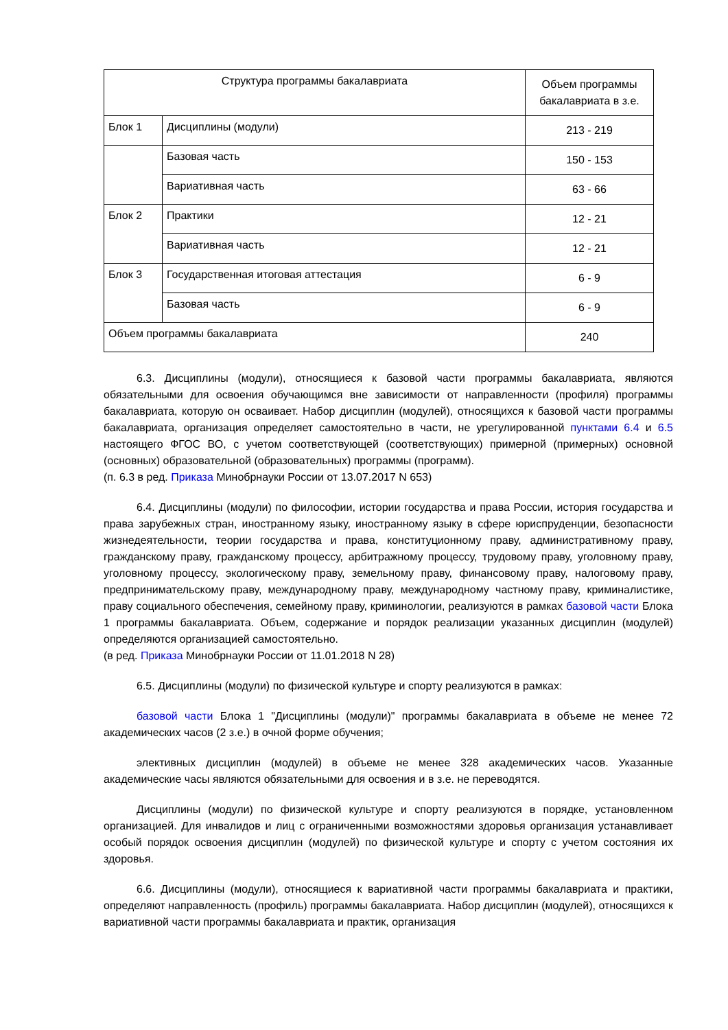| Структура программы бакалавриата | | Объем программы бакалавриата в з.е. |
| --- | --- | --- |
| Блок 1 | Дисциплины (модули) | 213 - 219 |
| | Базовая часть | 150 - 153 |
| | Вариативная часть | 63 - 66 |
| Блок 2 | Практики | 12 - 21 |
| | Вариативная часть | 12 - 21 |
| Блок 3 | Государственная итоговая аттестация | 6 - 9 |
| | Базовая часть | 6 - 9 |
| Объем программы бакалавриата | | 240 |
6.3. Дисциплины (модули), относящиеся к базовой части программы бакалавриата, являются обязательными для освоения обучающимся вне зависимости от направленности (профиля) программы бакалавриата, которую он осваивает. Набор дисциплин (модулей), относящихся к базовой части программы бакалавриата, организация определяет самостоятельно в части, не урегулированной пунктами 6.4 и 6.5 настоящего ФГОС ВО, с учетом соответствующей (соответствующих) примерной (примерных) основной (основных) образовательной (образовательных) программы (программ).
(п. 6.3 в ред. Приказа Минобрнауки России от 13.07.2017 N 653)
6.4. Дисциплины (модули) по философии, истории государства и права России, история государства и права зарубежных стран, иностранному языку, иностранному языку в сфере юриспруденции, безопасности жизнедеятельности, теории государства и права, конституционному праву, административному праву, гражданскому праву, гражданскому процессу, арбитражному процессу, трудовому праву, уголовному праву, уголовному процессу, экологическому праву, земельному праву, финансовому праву, налоговому праву, предпринимательскому праву, международному праву, международному частному праву, криминалистике, праву социального обеспечения, семейному праву, криминологии, реализуются в рамках базовой части Блока 1 программы бакалавриата. Объем, содержание и порядок реализации указанных дисциплин (модулей) определяются организацией самостоятельно.
(в ред. Приказа Минобрнауки России от 11.01.2018 N 28)
6.5. Дисциплины (модули) по физической культуре и спорту реализуются в рамках:
базовой части Блока 1 "Дисциплины (модули)" программы бакалавриата в объеме не менее 72 академических часов (2 з.е.) в очной форме обучения;
элективных дисциплин (модулей) в объеме не менее 328 академических часов. Указанные академические часы являются обязательными для освоения и в з.е. не переводятся.
Дисциплины (модули) по физической культуре и спорту реализуются в порядке, установленном организацией. Для инвалидов и лиц с ограниченными возможностями здоровья организация устанавливает особый порядок освоения дисциплин (модулей) по физической культуре и спорту с учетом состояния их здоровья.
6.6. Дисциплины (модули), относящиеся к вариативной части программы бакалавриата и практики, определяют направленность (профиль) программы бакалавриата. Набор дисциплин (модулей), относящихся к вариативной части программы бакалавриата и практик, организация